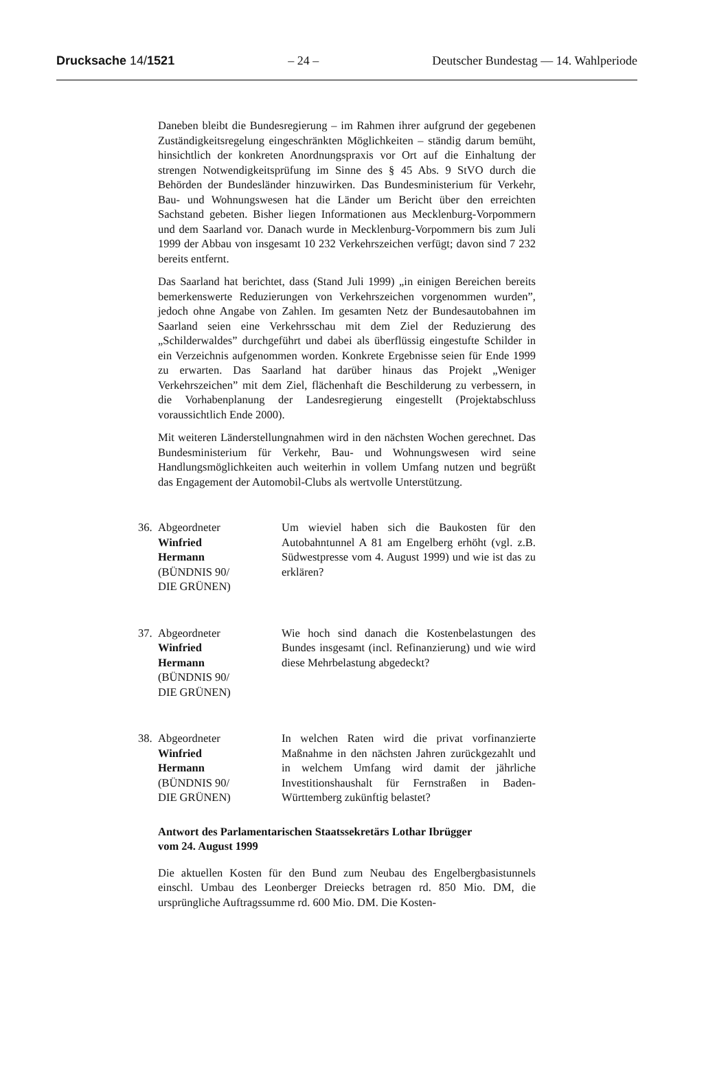Drucksache 14/1521 – 24 – Deutscher Bundestag — 14. Wahlperiode
Daneben bleibt die Bundesregierung – im Rahmen ihrer aufgrund der gegebenen Zuständigkeitsregelung eingeschränkten Möglichkeiten – ständig darum bemüht, hinsichtlich der konkreten Anordnungspraxis vor Ort auf die Einhaltung der strengen Notwendigkeitsprüfung im Sinne des § 45 Abs. 9 StVO durch die Behörden der Bundesländer hinzuwirken. Das Bundesministerium für Verkehr, Bau- und Wohnungswesen hat die Länder um Bericht über den erreichten Sachstand gebeten. Bisher liegen Informationen aus Mecklenburg-Vorpommern und dem Saarland vor. Danach wurde in Mecklenburg-Vorpommern bis zum Juli 1999 der Abbau von insgesamt 10 232 Verkehrszeichen verfügt; davon sind 7 232 bereits entfernt.
Das Saarland hat berichtet, dass (Stand Juli 1999) „in einigen Bereichen bereits bemerkenswerte Reduzierungen von Verkehrszeichen vorgenommen wurden”, jedoch ohne Angabe von Zahlen. Im gesamten Netz der Bundesautobahnen im Saarland seien eine Verkehrsschau mit dem Ziel der Reduzierung des „Schilderwaldes” durchgeführt und dabei als überflüssig eingestufte Schilder in ein Verzeichnis aufgenommen worden. Konkrete Ergebnisse seien für Ende 1999 zu erwarten. Das Saarland hat darüber hinaus das Projekt „Weniger Verkehrszeichen” mit dem Ziel, flächenhaft die Beschilderung zu verbessern, in die Vorhabenplanung der Landesregierung eingestellt (Projektabschluss voraussichtlich Ende 2000).
Mit weiteren Länderstellungnahmen wird in den nächsten Wochen gerechnet. Das Bundesministerium für Verkehr, Bau- und Wohnungswesen wird seine Handlungsmöglichkeiten auch weiterhin in vollem Umfang nutzen und begrüßt das Engagement der Automobil-Clubs als wertvolle Unterstützung.
36.
Abgeordneter
Winfried
Hermann
(BÜNDNIS 90/
DIE GRÜNEN)
Um wieviel haben sich die Baukosten für den Autobahntunnel A 81 am Engelberg erhöht (vgl. z.B. Südwestpresse vom 4. August 1999) und wie ist das zu erklären?
37.
Abgeordneter
Winfried
Hermann
(BÜNDNIS 90/
DIE GRÜNEN)
Wie hoch sind danach die Kostenbelastungen des Bundes insgesamt (incl. Refinanzierung) und wie wird diese Mehrbelastung abgedeckt?
38.
Abgeordneter
Winfried
Hermann
(BÜNDNIS 90/
DIE GRÜNEN)
In welchen Raten wird die privat vorfinanzierte Maßnahme in den nächsten Jahren zurückgezahlt und in welchem Umfang wird damit der jährliche Investitionshaushalt für Fernstraßen in Baden-Württemberg zukünftig belastet?
Antwort des Parlamentarischen Staatssekretärs Lothar Ibrügger
vom 24. August 1999
Die aktuellen Kosten für den Bund zum Neubau des Engelbergbasistunnels einschl. Umbau des Leonberger Dreiecks betragen rd. 850 Mio. DM, die ursprüngliche Auftragssumme rd. 600 Mio. DM. Die Kosten-